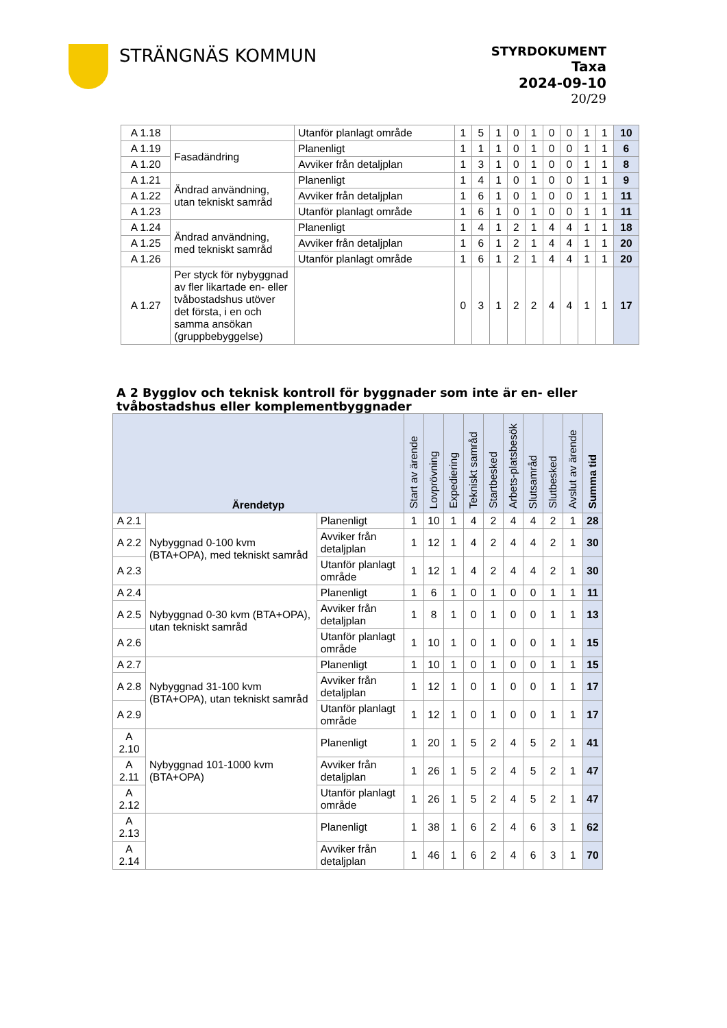STRÄNGNÄS KOMMUN
STYRDOKUMENT
Taxa
2024-09-10
20/29
| A 1.18 | | Utanför planlagt område | 1 | 5 | 1 | 0 | 1 | 0 | 0 | 1 | 1 | 10 |
| A 1.19 | Fasadändring | Planenligt | 1 | 1 | 1 | 0 | 1 | 0 | 0 | 1 | 1 | 6 |
| A 1.20 | | Avviker från detaljplan | 1 | 3 | 1 | 0 | 1 | 0 | 0 | 1 | 1 | 8 |
| A 1.21 | Ändrad användning, utan tekniskt samråd | Planenligt | 1 | 4 | 1 | 0 | 1 | 0 | 0 | 1 | 1 | 9 |
| A 1.22 | | Avviker från detaljplan | 1 | 6 | 1 | 0 | 1 | 0 | 0 | 1 | 1 | 11 |
| A 1.23 | | Utanför planlagt område | 1 | 6 | 1 | 0 | 1 | 0 | 0 | 1 | 1 | 11 |
| A 1.24 | Ändrad användning, med tekniskt samråd | Planenligt | 1 | 4 | 1 | 2 | 1 | 4 | 4 | 1 | 1 | 18 |
| A 1.25 | | Avviker från detaljplan | 1 | 6 | 1 | 2 | 1 | 4 | 4 | 1 | 1 | 20 |
| A 1.26 | | Utanför planlagt område | 1 | 6 | 1 | 2 | 1 | 4 | 4 | 1 | 1 | 20 |
| A 1.27 | Per styck för nybyggnad av fler likartade en- eller tvåbostadshus utöver det första, i en och samma ansökan (gruppbebyggelse) | | 0 | 3 | 1 | 2 | 2 | 4 | 4 | 1 | 1 | 17 |
A 2 Bygglov och teknisk kontroll för byggnader som inte är en- eller tvåbostadshus eller komplementbyggnader
| Ärendetyp | | | Start av ärende | Lovprövning | Expediering | Tekniskt samråd | Startbesked | Arbets-platsbesök | Slutsamråd | Slutbesked | Avslut av ärende | Summa tid |
| --- | --- | --- | --- | --- | --- | --- | --- | --- | --- | --- | --- | --- |
| A 2.1 | Nybyggnad 0-100 kvm (BTA+OPA), med tekniskt samråd | Planenligt | 1 | 10 | 1 | 4 | 2 | 4 | 4 | 2 | 1 | 28 |
| A 2.2 | | Avviker från detaljplan | 1 | 12 | 1 | 4 | 2 | 4 | 4 | 2 | 1 | 30 |
| A 2.3 | | Utanför planlagt område | 1 | 12 | 1 | 4 | 2 | 4 | 4 | 2 | 1 | 30 |
| A 2.4 | Nybyggnad 0-30 kvm (BTA+OPA), utan tekniskt samråd | Planenligt | 1 | 6 | 1 | 0 | 1 | 0 | 0 | 1 | 1 | 11 |
| A 2.5 | | Avviker från detaljplan | 1 | 8 | 1 | 0 | 1 | 0 | 0 | 1 | 1 | 13 |
| A 2.6 | | Utanför planlagt område | 1 | 10 | 1 | 0 | 1 | 0 | 0 | 1 | 1 | 15 |
| A 2.7 | Nybyggnad 31-100 kvm (BTA+OPA), utan tekniskt samråd | Planenligt | 1 | 10 | 1 | 0 | 1 | 0 | 0 | 1 | 1 | 15 |
| A 2.8 | | Avviker från detaljplan | 1 | 12 | 1 | 0 | 1 | 0 | 0 | 1 | 1 | 17 |
| A 2.9 | | Utanför planlagt område | 1 | 12 | 1 | 0 | 1 | 0 | 0 | 1 | 1 | 17 |
| A 2.10 | Nybyggnad 101-1000 kvm (BTA+OPA) | Planenligt | 1 | 20 | 1 | 5 | 2 | 4 | 5 | 2 | 1 | 41 |
| A 2.11 | | Avviker från detaljplan | 1 | 26 | 1 | 5 | 2 | 4 | 5 | 2 | 1 | 47 |
| A 2.12 | | Utanför planlagt område | 1 | 26 | 1 | 5 | 2 | 4 | 5 | 2 | 1 | 47 |
| A 2.13 | | Planenligt | 1 | 38 | 1 | 6 | 2 | 4 | 6 | 3 | 1 | 62 |
| A 2.14 | | Avviker från detaljplan | 1 | 46 | 1 | 6 | 2 | 4 | 6 | 3 | 1 | 70 |